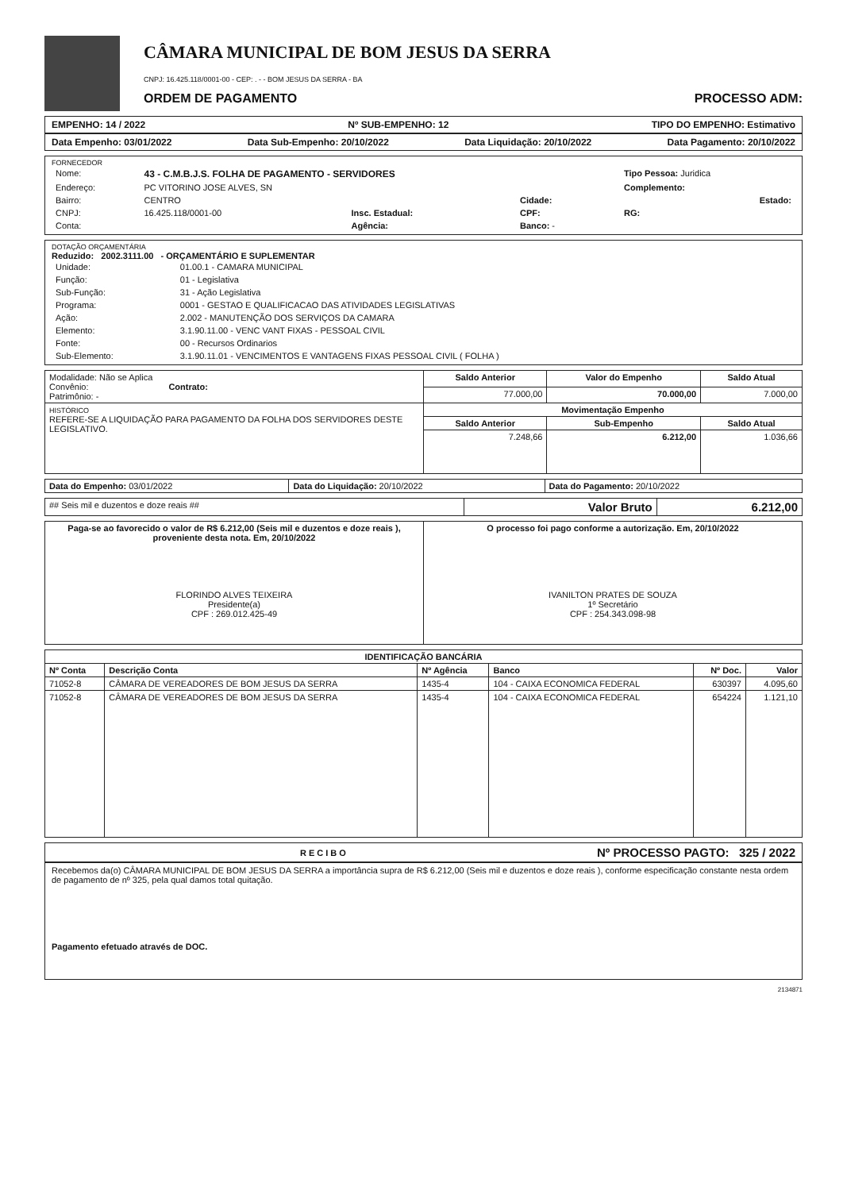CÂMARA MUNICIPAL DE BOM JESUS DA SERRA
CNPJ: 16.425.118/0001-00 - CEP: . - - BOM JESUS DA SERRA - BA
ORDEM DE PAGAMENTO PROCESSO ADM:
EMPENHO: 14 / 2022 Nº SUB-EMPENHO: 12 TIPO DO EMPENHO: Estimativo
Data Empenho: 03/01/2022 Data Sub-Empenho: 20/10/2022 Data Liquidação: 20/10/2022 Data Pagamento: 20/10/2022
FORNECEDOR
| Nome: | 43 - C.M.B.J.S. FOLHA DE PAGAMENTO - SERVIDORES | | | Tipo Pessoa: Juridica |
| Endereço: | PC VITORINO JOSE ALVES, SN | | | Complemento: |
| Bairro: | CENTRO | | Cidade: | Estado: |
| CNPJ: | 16.425.118/0001-00 | Insc. Estadual: | CPF: | RG: |
| Conta: | | Agência: | Banco: - | |
DOTAÇÃO ORÇAMENTÁRIA
Reduzido: 2002.3111.00 - ORÇAMENTÁRIO E SUPLEMENTAR
| Unidade: | 01.00.1 - CAMARA MUNICIPAL |
| Função: | 01 - Legislativa |
| Sub-Função: | 31 - Ação Legislativa |
| Programa: | 0001 - GESTAO E QUALIFICACAO DAS ATIVIDADES LEGISLATIVAS |
| Ação: | 2.002 - MANUTENÇÃO DOS SERVIÇOS DA CAMARA |
| Elemento: | 3.1.90.11.00 - VENC VANT FIXAS - PESSOAL CIVIL |
| Fonte: | 00 - Recursos Ordinarios |
| Sub-Elemento: | 3.1.90.11.01 - VENCIMENTOS E VANTAGENS FIXAS PESSOAL CIVIL ( FOLHA ) |
| Modalidade: Não se Aplica Convênio: Contrato: Patrimônio: - | Saldo Anterior | Valor do Empenho | Saldo Atual |
| | 77.000,00 | 70.000,00 | 7.000,00 |
| HISTÓRICO REFERE-SE A LIQUIDAÇÃO PARA PAGAMENTO DA FOLHA DOS SERVIDORES DESTE LEGISLATIVO. | Movimentação Empenho | | |
| | Saldo Anterior | Sub-Empenho | Saldo Atual |
| | 7.248,66 | 6.212,00 | 1.036,66 |
| Data do Empenho: 03/01/2022 | Data do Liquidação: 20/10/2022 | Data do Pagamento: 20/10/2022 |
| ## Seis mil e duzentos e doze reais ## | Valor Bruto | 6.212,00 |
| Paga-se ao favorecido o valor de R$ 6.212,00 (Seis mil e duzentos e doze reais ), proveniente desta nota. Em, 20/10/2022 FLORINDO ALVES TEIXEIRA Presidente(a) CPF : 269.012.425-49 | O processo foi pago conforme a autorização. Em, 20/10/2022 IVANILTON PRATES DE SOUZA 1º Secretário CPF : 254.343.098-98 |
| IDENTIFICAÇÃO BANCÁRIA | | | | | |
| --- | --- | --- | --- | --- | --- |
| Nº Conta | Descrição Conta | Nº Agência | Banco | Nº Doc. | Valor |
| 71052-8 | CÂMARA DE VEREADORES DE BOM JESUS DA SERRA | 1435-4 | 104 - CAIXA ECONOMICA FEDERAL | 630397 | 4.095,60 |
| 71052-8 | CÂMARA DE VEREADORES DE BOM JESUS DA SERRA | 1435-4 | 104 - CAIXA ECONOMICA FEDERAL | 654224 | 1.121,10 |
RECIBO Nº PROCESSO PAGTO: 325 / 2022
Recebemos da(o) CÂMARA MUNICIPAL DE BOM JESUS DA SERRA a importância supra de R$ 6.212,00 (Seis mil e duzentos e doze reais ), conforme especificação constante nesta ordem de pagamento de nº 325, pela qual damos total quitação.
Pagamento efetuado através de DOC.
2134871